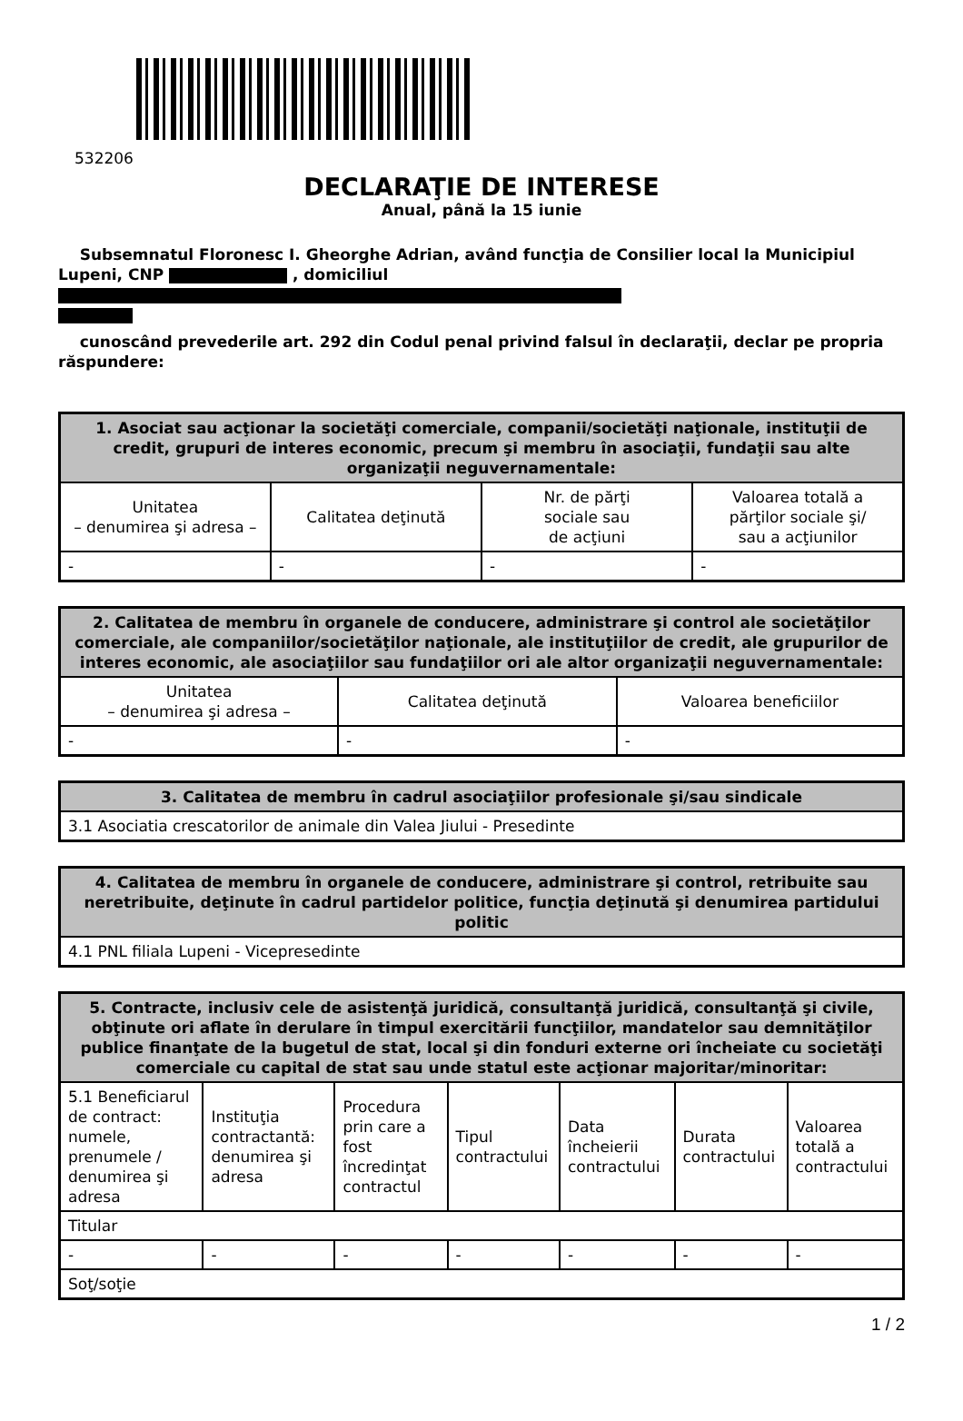532206
DECLARAŢIE DE INTERESE
Anual, până la 15 iunie
Subsemnatul Floronesc I. Gheorghe Adrian, având funcţia de Consilier local la Municipiul Lupeni, CNP , domiciliul
cunoscând prevederile art. 292 din Codul penal privind falsul în declaraţii, declar pe propria răspundere:
| 1. Asociat sau acţionar la societăţi comerciale, companii/societăţi naţionale, instituţii de credit, grupuri de interes economic, precum şi membru în asociaţii, fundaţii sau alte organizaţii neguvernamentale: | | | |
| --- | --- | --- | --- |
| Unitatea – denumirea şi adresa – | Calitatea deţinută | Nr. de părţi sociale sau de acţiuni | Valoarea totală a părţilor sociale şi/ sau a acţiunilor |
| - | - | - | - |
| 2. Calitatea de membru în organele de conducere, administrare şi control ale societăţilor comerciale, ale companiilor/societăţilor naţionale, ale instituţiilor de credit, ale grupurilor de interes economic, ale asociaţiilor sau fundaţiilor ori ale altor organizaţii neguvernamentale: | | |
| --- | --- | --- |
| Unitatea – denumirea şi adresa – | Calitatea deţinută | Valoarea beneficiilor |
| - | - | - |
| 3. Calitatea de membru în cadrul asociaţiilor profesionale şi/sau sindicale |
| --- |
| 3.1 Asociatia crescatorilor de animale din Valea Jiului - Presedinte |
| 4. Calitatea de membru în organele de conducere, administrare şi control, retribuite sau neretribuite, deţinute în cadrul partidelor politice, funcţia deţinută şi denumirea partidului politic |
| --- |
| 4.1 PNL filiala Lupeni - Vicepresedinte |
| 5. Contracte, inclusiv cele de asistenţă juridică, consultanţă juridică, consultanţă şi civile, obţinute ori aflate în derulare în timpul exercitării funcţiilor, mandatelor sau demnităţilor publice finanţate de la bugetul de stat, local şi din fonduri externe ori încheiate cu societăţi comerciale cu capital de stat sau unde statul este acţionar majoritar/minoritar: | | | | | | |
| --- | --- | --- | --- | --- | --- | --- |
| 5.1 Beneficiarul de contract: numele, prenumele / denumirea şi adresa | Instituţia contractantă: denumirea şi adresa | Procedura prin care a fost încredinţat contractul | Tipul contractului | Data încheierii contractului | Durata contractului | Valoarea totală a contractului |
| Titular | | | | | | |
| - | - | - | - | - | - | - |
| Soţ/soţie | | | | | | |
1 / 2